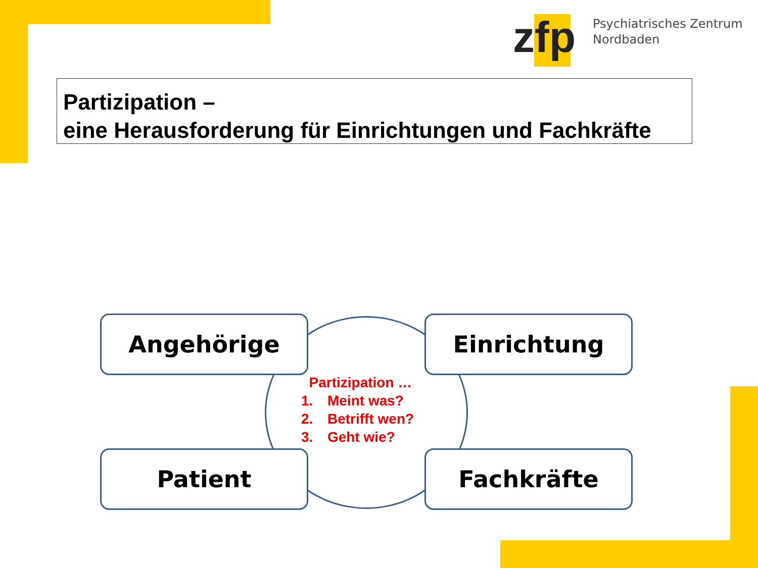zfp
Psychiatrisches Zentrum
Nordbaden
Partizipation –
eine Herausforderung für Einrichtungen und Fachkräfte
Angehörige Einrichtung
Partizipation …
1. Meint was?
2. Betrifft wen?
3. Geht wie?
Patient Fachkräfte